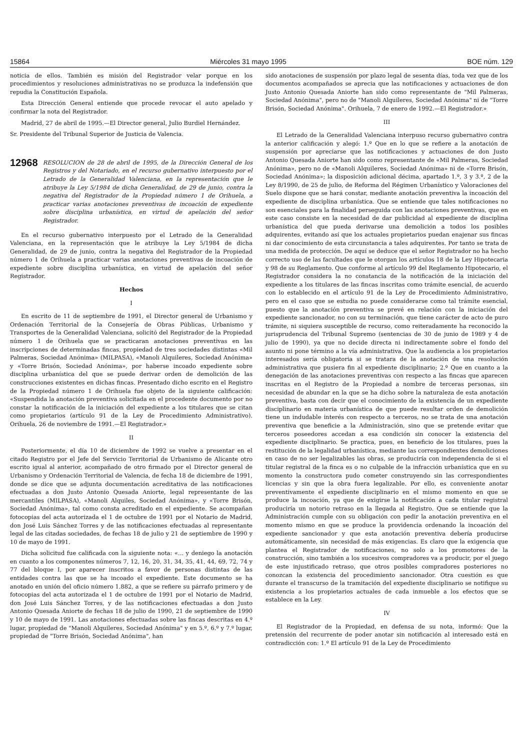15864 Miércoles 31 mayo 1995 BOE núm. 129
noticia de ellos. También es misión del Registrador velar porque en los procedimientos y resoluciones administrativas no se produzca la indefensión que repudia la Constitución Española.
Esta Dirección General entiende que procede revocar el auto apelado y confirmar la nota del Registrador.
Madrid, 27 de abril de 1995.—El Director general, Julio Burdiel Hernández.
Sr. Presidente del Tribunal Superior de Justicia de Valencia.
12968 RESOLUCION de 28 de abril de 1995, de la Dirección General de los Registros y del Notariado, en el recurso gubernativo interpuesto por el Letrado de la Generalidad Valenciana, en la representación que le atribuye la Ley 5/1984 de dicha Generalidad, de 29 de junio, contra la negativa del Registrador de la Propiedad número 1 de Orihuela, a practicar varias anotaciones preventivas de incoación de expediente sobre disciplina urbanística, en virtud de apelación del señor Registrador.
En el recurso gubernativo interpuesto por el Letrado de la Generalidad Valenciana, en la representación que le atribuye la Ley 5/1984 de dicha Generalidad, de 29 de junio, contra la negativa del Registrador de la Propiedad número 1 de Orihuela a practicar varias anotaciones preventivas de incoación de expediente sobre disciplina urbanística, en virtud de apelación del señor Registrador.
Hechos
I
En escrito de 11 de septiembre de 1991, el Director general de Urbanismo y Ordenación Territorial de la Consejería de Obras Públicas, Urbanismo y Transportes de la Generalidad Valenciana, solicitó del Registrador de la Propiedad número 1 de Orihuela que se practicaran anotaciones preventivas en las inscripciones de determinadas fincas, propiedad de tres sociedades distintas «Mil Palmeras, Sociedad Anónima» (MILPASA), «Manoli Alquileres, Sociedad Anónima» y «Torre Brisón, Sociedad Anónima», por haberse incoado expediente sobre disciplina urbanística del que se puede derivar orden de demolición de las construcciones existentes en dichas fincas. Presentado dicho escrito en el Registro de la Propiedad número 1 de Orihuela fue objeto de la siguiente calificación: «Suspendida la anotación preventiva solicitada en el procedente documento por no constar la notificación de la iniciación del expediente a los titulares que se citan como propietarios (artículo 91 de la Ley de Procedimiento Administrativo). Orihuela, 26 de noviembre de 1991.—El Registrador.»
II
Posteriormente, el día 10 de diciembre de 1992 se vuelve a presentar en el citado Registro por el Jefe del Servicio Territorial de Urbanismo de Alicante otro escrito igual al anterior, acompañado de otro firmado por el Director general de Urbanismo y Ordenación Territorial de Valencia, de fecha 18 de diciembre de 1991, donde se dice que se adjunta documentación acreditativa de las notificaciones efectuadas a don Justo Antonio Quesada Aniorte, legal representante de las mercantiles (MILPASA), «Manoli Alquiles, Sociedad Anónima», y «Torre Brisón, Sociedad Anónima», tal como consta acreditado en el expediente. Se acompañan fotocopias del acta autorizada el 1 de octubre de 1991 por el Notario de Madrid, don José Luis Sánchez Torres y de las notificaciones efectuadas al representante legal de las citadas sociedades, de fechas 18 de julio y 21 de septiembre de 1990 y 10 de mayo de 1991.
Dicha solicitud fue calificada con la siguiente nota: «... y deniego la anotación en cuanto a los componentes números 7, 12, 16, 20, 31, 34, 35, 41, 44, 69, 72, 74 y 77 del bloque I, por aparecer inscritos a favor de personas distintas de las entidades contra las que se ha incoado el expediente. Este documento se ha anotado en unión del oficio número 1.882, a que se refiere su párrafo primero y de fotocopias del acta autorizada el 1 de octubre de 1991 por el Notario de Madrid, don José Luis Sánchez Torres, y de las notificaciones efectuadas a don Justo Antonio Quesada Aniorte de fechas 18 de julio de 1990, 21 de septiembre de 1990 y 10 de mayo de 1991. Las anotaciones efectuadas sobre las fincas descritas en 4.º lugar, propiedad de "Manoli Alquileres, Sociedad Anónima" y en 5.º, 6.º y 7.º lugar, propiedad de "Torre Brisón, Sociedad Anónima", han
sido anotaciones de suspensión por plazo legal de sesenta días, toda vez que de los documentos acompañados se aprecia que las notificaciones y actuaciones de don Justo Antonio Quesada Aniorte han sido como representante de "Mil Palmeras, Sociedad Anónima", pero no de "Manoli Alquileres, Sociedad Anónima" ni de "Torre Brisón, Sociedad Anónima". Orihuela, 7 de enero de 1992.—El Registrador.»
III
El Letrado de la Generalidad Valenciana interpuso recurso gubernativo contra la anterior calificación y alegó: 1.º Que en lo que se refiere a la anotación de suspensión por apreciarse que las notificaciones y actuaciones de don Justo Antonio Quesada Aniorte han sido como representante de «Mil Palmeras, Sociedad Anónima», pero no de «Manoli Alquileres, Sociedad Anónima» ni de «Torre Brisón, Sociedad Anónima»; la disposición adicional décima, apartado 1.º, 3 y 3.º, 2 de la Ley 8/1990, de 25 de julio, de Reforma del Régimen Urbanístico y Valoraciones del Suelo dispone que se hará constar, mediante anotación preventiva la incoación del expediente de disciplina urbanística. Que se entiende que tales notificaciones no son esenciales para la finalidad perseguida con las anotaciones preventivas, que en este caso consiste en la necesidad de dar publicidad al expediente de disciplina urbanística del que pueda derivarse una demolición a todos los posibles adquirentes, evitando así que los actuales propietarios puedan enajenar sus fincas ni dar conocimiento de esta circunstancia a tales adquirentes. Por tanto se trata de una medida de protección. De aquí se deduce que el señor Registrador no ha hecho correcto uso de las facultades que le otorgan los artículos 18 de la Ley Hipotecaria y 98 de su Reglamento. Que conforme al artículo 99 del Reglamento Hipotecario, el Registrador considera la no constancia de la notificación de la iniciación del expediente a los titulares de las fincas inscritas como trámite esencial, de acuerdo con lo establecido en el artículo 91 de la Ley de Procedimiento Administrativo, pero en el caso que se estudia no puede considerarse como tal trámite esencial, puesto que la anotación preventiva se prevé en relación con la iniciación del expediente sancionador, no con su terminación, que tiene carácter de acto de puro trámite, ni siquiera susceptible de recurso, como reiteradamente ha reconocido la jurisprudencia del Tribunal Supremo (sentencias de 30 de junio de 1989 y 4 de julio de 1990), ya que no decide directa ni indirectamente sobre el fondo del asunto ni pone término a la vía administrativa. Que la audiencia a los propietarios interesados sería obligatoria si se tratara de la anotación de una resolución administrativa que pusiera fin al expediente disciplinario; 2.º Que en cuanto a la denegación de las anotaciones preventivas con respecto a las fincas que aparecen inscritas en el Registro de la Propiedad a nombre de terceras personas, sin necesidad de abundar en la que se ha dicho sobre la naturaleza de esta anotación preventiva, basta con decir que el conocimiento de la existencia de un expediente disciplinario en materia urbanística de que puede resultar orden de demolición tiene un indudable interés con respecto a terceros, no se trata de una anotación preventiva que beneficie a la Administración, sino que se pretende evitar que terceros poseedores accedan a esa condición sin conocer la existencia del expediente disciplinario. Se practica, pues, en beneficio de los titulares, pues la restitución de la legalidad urbanística, mediante las correspondientes demoliciones en caso de no ser legalizables las obras, se produciría con independencia de si el titular registral de la finca es o no culpable de la infracción urbanística que en su momento la constructora pudo cometer construyendo sin las correspondientes licencias y sin que la obra fuera legalizable. Por ello, es conveniente anotar preventivamente el expediente disciplinario en el mismo momento en que se produce la incoación, ya que de exigirse la notificación a cada titular registral produciría un notorio retraso en la llegada al Registro. Que se entiende que la Administración cumple con su obligación con pedir la anotación preventiva en el momento mismo en que se produce la providencia ordenando la incoación del expediente sancionador y que esta anotación preventiva debería producirse automáticamente, sin necesidad de más exigencias. Es claro que la exigencia que plantea el Registrador de notificaciones, no solo a los promotores de la construcción, sino también a los sucesivos compradores va a producir, por el juego de este injustificado retraso, que otros posibles compradores posteriores no conozcan la existencia del procedimiento sancionador. Otra cuestión es que durante el transcurso de la tramitación del expediente disciplinario se notifique su existencia a los propietarios actuales de cada inmueble a los efectos que se establece en la Ley.
IV
El Registrador de la Propiedad, en defensa de su nota, informó: Que la pretensión del recurrente de poder anotar sin notificación al interesado está en contradicción con: 1.º El artículo 91 de la Ley de Procedimiento